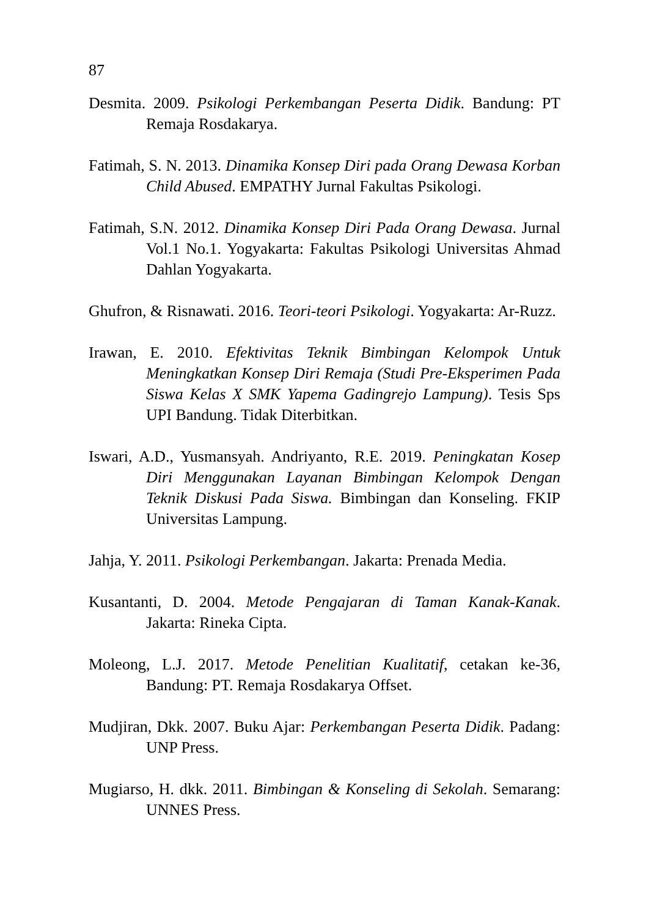87
Desmita. 2009. Psikologi Perkembangan Peserta Didik. Bandung: PT Remaja Rosdakarya.
Fatimah, S. N. 2013. Dinamika Konsep Diri pada Orang Dewasa Korban Child Abused. EMPATHY Jurnal Fakultas Psikologi.
Fatimah, S.N. 2012. Dinamika Konsep Diri Pada Orang Dewasa. Jurnal Vol.1 No.1. Yogyakarta: Fakultas Psikologi Universitas Ahmad Dahlan Yogyakarta.
Ghufron, & Risnawati. 2016. Teori-teori Psikologi. Yogyakarta: Ar-Ruzz.
Irawan, E. 2010. Efektivitas Teknik Bimbingan Kelompok Untuk Meningkatkan Konsep Diri Remaja (Studi Pre-Eksperimen Pada Siswa Kelas X SMK Yapema Gadingrejo Lampung). Tesis Sps UPI Bandung. Tidak Diterbitkan.
Iswari, A.D., Yusmansyah. Andriyanto, R.E. 2019. Peningkatan Kosep Diri Menggunakan Layanan Bimbingan Kelompok Dengan Teknik Diskusi Pada Siswa. Bimbingan dan Konseling. FKIP Universitas Lampung.
Jahja, Y. 2011. Psikologi Perkembangan. Jakarta: Prenada Media.
Kusantanti, D. 2004. Metode Pengajaran di Taman Kanak-Kanak. Jakarta: Rineka Cipta.
Moleong, L.J. 2017. Metode Penelitian Kualitatif, cetakan ke-36, Bandung: PT. Remaja Rosdakarya Offset.
Mudjiran, Dkk. 2007. Buku Ajar: Perkembangan Peserta Didik. Padang: UNP Press.
Mugiarso, H. dkk. 2011. Bimbingan & Konseling di Sekolah. Semarang: UNNES Press.